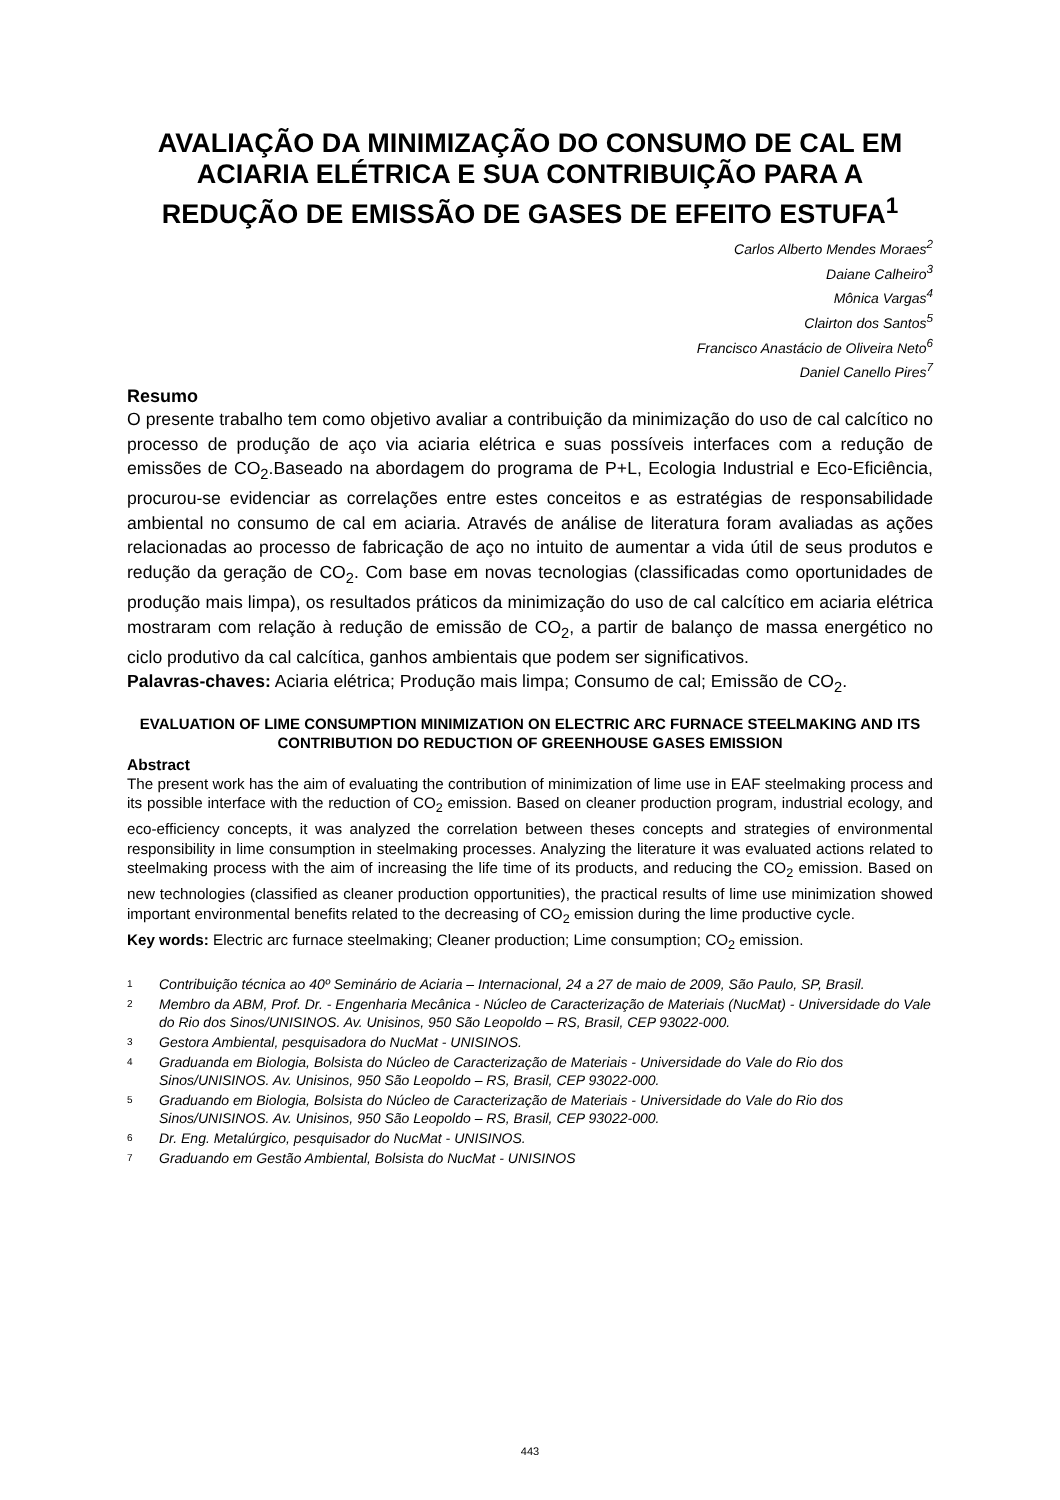AVALIAÇÃO DA MINIMIZAÇÃO DO CONSUMO DE CAL EM ACIARIA ELÉTRICA E SUA CONTRIBUIÇÃO PARA A REDUÇÃO DE EMISSÃO DE GASES DE EFEITO ESTUFA<sup>1</sup>
Carlos Alberto Mendes Moraes<sup>2</sup>
Daiane Calheiro<sup>3</sup>
Mônica Vargas<sup>4</sup>
Clairton dos Santos<sup>5</sup>
Francisco Anastácio de Oliveira Neto<sup>6</sup>
Daniel Canello Pires<sup>7</sup>
Resumo
O presente trabalho tem como objetivo avaliar a contribuição da minimização do uso de cal calcítico no processo de produção de aço via aciaria elétrica e suas possíveis interfaces com a redução de emissões de CO<sub>2</sub>.Baseado na abordagem do programa de P+L, Ecologia Industrial e Eco-Eficiência, procurou-se evidenciar as correlações entre estes conceitos e as estratégias de responsabilidade ambiental no consumo de cal em aciaria. Através de análise de literatura foram avaliadas as ações relacionadas ao processo de fabricação de aço no intuito de aumentar a vida útil de seus produtos e redução da geração de CO<sub>2</sub>. Com base em novas tecnologias (classificadas como oportunidades de produção mais limpa), os resultados práticos da minimização do uso de cal calcítico em aciaria elétrica mostraram com relação à redução de emissão de CO<sub>2</sub>, a partir de balanço de massa energético no ciclo produtivo da cal calcítica, ganhos ambientais que podem ser significativos.
Palavras-chaves: Aciaria elétrica; Produção mais limpa; Consumo de cal; Emissão de CO<sub>2</sub>.
EVALUATION OF LIME CONSUMPTION MINIMIZATION ON ELECTRIC ARC FURNACE STEELMAKING AND ITS CONTRIBUTION DO REDUCTION OF GREENHOUSE GASES EMISSION
Abstract
The present work has the aim of evaluating the contribution of minimization of lime use in EAF steelmaking process and its possible interface with the reduction of CO<sub>2</sub> emission. Based on cleaner production program, industrial ecology, and eco-efficiency concepts, it was analyzed the correlation between theses concepts and strategies of environmental responsibility in lime consumption in steelmaking processes. Analyzing the literature it was evaluated actions related to steelmaking process with the aim of increasing the life time of its products, and reducing the CO<sub>2</sub> emission. Based on new technologies (classified as cleaner production opportunities), the practical results of lime use minimization showed important environmental benefits related to the decreasing of CO<sub>2</sub> emission during the lime productive cycle.
Key words: Electric arc furnace steelmaking; Cleaner production; Lime consumption; CO<sub>2</sub> emission.
1 Contribuição técnica ao 40º Seminário de Aciaria – Internacional, 24 a 27 de maio de 2009, São Paulo, SP, Brasil.
2 Membro da ABM, Prof. Dr. - Engenharia Mecânica - Núcleo de Caracterização de Materiais (NucMat) - Universidade do Vale do Rio dos Sinos/UNISINOS. Av. Unisinos, 950 São Leopoldo – RS, Brasil, CEP 93022-000.
3 Gestora Ambiental, pesquisadora do NucMat - UNISINOS.
4 Graduanda em Biologia, Bolsista do Núcleo de Caracterização de Materiais - Universidade do Vale do Rio dos Sinos/UNISINOS. Av. Unisinos, 950 São Leopoldo – RS, Brasil, CEP 93022-000.
5 Graduando em Biologia, Bolsista do Núcleo de Caracterização de Materiais - Universidade do Vale do Rio dos Sinos/UNISINOS. Av. Unisinos, 950 São Leopoldo – RS, Brasil, CEP 93022-000.
6 Dr. Eng. Metalúrgico, pesquisador do NucMat - UNISINOS.
7 Graduando em Gestão Ambiental, Bolsista do NucMat - UNISINOS
443